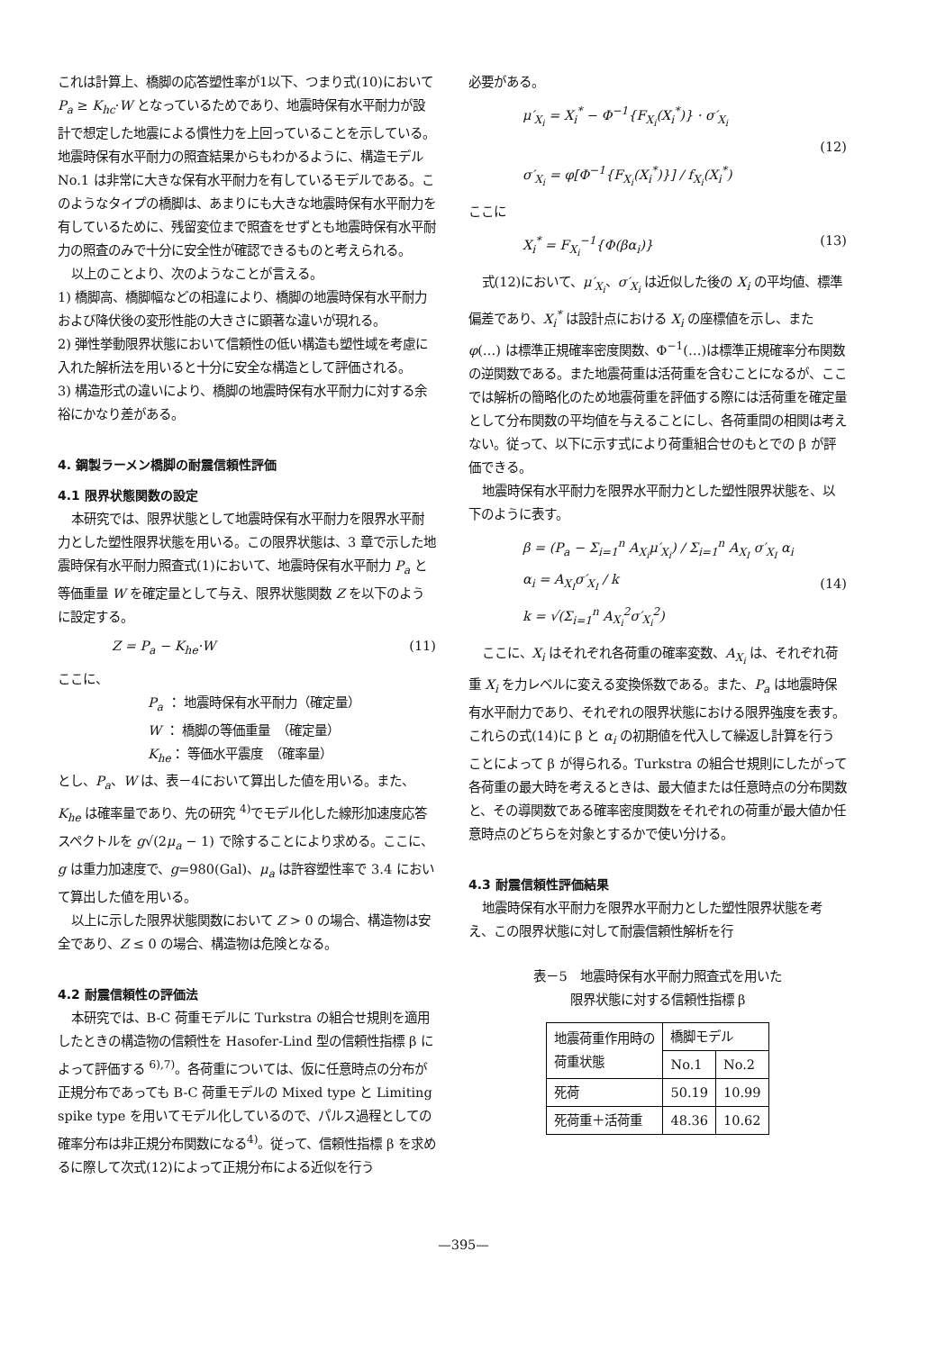これは計算上、橋脚の応答塑性率が1以下、つまり式(10)において P<sub>a</sub> ≥ K<sub>hc</sub>·W となっているためであり、地震時保有水平耐力が設計で想定した地震による慣性力を上回っていることを示している。地震時保有水平耐力の照査結果からもわかるように、構造モデル No.1 は非常に大きな保有水平耐力を有しているモデルである。このようなタイプの橋脚は、あまりにも大きな地震時保有水平耐力を有しているために、残留変位まで照査をせずとも地震時保有水平耐力の照査のみで十分に安全性が確認できるものと考えられる。
以上のことより、次のようなことが言える。
1) 橋脚高、橋脚幅などの相違により、橋脚の地震時保有水平耐力および降伏後の変形性能の大きさに顕著な違いが現れる。
2) 弾性挙動限界状態において信頼性の低い構造も塑性域を考慮に入れた解析法を用いると十分に安全な構造として評価される。
3) 構造形式の違いにより、橋脚の地震時保有水平耐力に対する余裕にかなり差がある。
4. 鋼製ラーメン橋脚の耐震信頼性評価
4.1 限界状態関数の設定
本研究では、限界状態として地震時保有水平耐力を限界水平耐力とした塑性限界状態を用いる。この限界状態は、3 章で示した地震時保有水平耐力照査式(1)において、地震時保有水平耐力 P<sub>a</sub> と等価重量 W を確定量として与え、限界状態関数 Z を以下のように設定する。
Z = P<sub>a</sub> − K<sub>he</sub>·W (11)
ここに、
P<sub>a</sub> ： 地震時保有水平耐力（確定量）
W ： 橋脚の等価重量　（確定量）
K<sub>he</sub>： 等価水平震度　（確率量）
とし、P<sub>a</sub>、W は、表－4において算出した値を用いる。また、K<sub>he</sub> は確率量であり、先の研究 <sup>4)</sup>でモデル化した線形加速度応答スペクトルを g√(2μ<sub>a</sub> − 1) で除することにより求める。ここに、g は重力加速度で、g=980(Gal)、μ<sub>a</sub> は許容塑性率で 3.4 において算出した値を用いる。
以上に示した限界状態関数において Z > 0 の場合、構造物は安全であり、Z ≤ 0 の場合、構造物は危険となる。
4.2 耐震信頼性の評価法
本研究では、B-C 荷重モデルに Turkstra の組合せ規則を適用したときの構造物の信頼性を Hasofer-Lind 型の信頼性指標 β によって評価する <sup>6),7)</sup>。各荷重については、仮に任意時点の分布が正規分布であっても B-C 荷重モデルの Mixed type と Limiting spike type を用いてモデル化しているので、パルス過程としての確率分布は非正規分布関数になる<sup>4)</sup>。従って、信頼性指標 β を求めるに際して次式(12)によって正規分布による近似を行う
必要がある。
μ′<sub>X<sub>i</sub></sub> = X<sub>i</sub><sup>*</sup> − Φ<sup>−1</sup>{F<sub>X<sub>i</sub></sub>(X<sub>i</sub><sup>*</sup>)} · σ′<sub>X<sub>i</sub></sub>
σ′<sub>X<sub>i</sub></sub> = φ[Φ<sup>−1</sup>{F<sub>X<sub>i</sub></sub>(X<sub>i</sub><sup>*</sup>)}] / f<sub>X<sub>i</sub></sub>(X<sub>i</sub><sup>*</sup>) (12)
ここに
X<sub>i</sub><sup>*</sup> = F<sub>X<sub>i</sub></sub><sup>−1</sup>{Φ(βα<sub>i</sub>)} (13)
式(12)において、μ′<sub>X<sub>i</sub></sub>、σ′<sub>X<sub>i</sub></sub> は近似した後の X<sub>i</sub> の平均値、標準偏差であり、X<sub>i</sub><sup>*</sup> は設計点における X<sub>i</sub> の座標値を示し、また φ(…) は標準正規確率密度関数、Φ<sup>−1</sup>(…)は標準正規確率分布関数の逆関数である。また地震荷重は活荷重を含むことになるが、ここでは解析の簡略化のため地震荷重を評価する際には活荷重を確定量として分布関数の平均値を与えることにし、各荷重間の相関は考えない。従って、以下に示す式により荷重組合せのもとでの β が評価できる。
地震時保有水平耐力を限界水平耐力とした塑性限界状態を、以下のように表す。
β = (P<sub>a</sub> − Σ<sub>i=1</sub><sup>n</sup> A<sub>X<sub>i</sub></sub>μ′<sub>X<sub>i</sub></sub>) / Σ<sub>i=1</sub><sup>n</sup> A<sub>X<sub>I</sub></sub> σ′<sub>X<sub>I</sub></sub> α<sub>i</sub>
α<sub>i</sub> = A<sub>X<sub>I</sub></sub>σ′<sub>X<sub>I</sub></sub> / k
k = √(Σ<sub>i=1</sub><sup>n</sup> A<sub>X<sub>i</sub></sub><sup>2</sup>σ′<sub>X<sub>i</sub></sub><sup>2</sup>) (14)
ここに、X<sub>i</sub> はそれぞれ各荷重の確率変数、A<sub>X<sub>i</sub></sub> は、それぞれ荷重 X<sub>i</sub> を力レベルに変える変換係数である。また、P<sub>a</sub> は地震時保有水平耐力であり、それぞれの限界状態における限界強度を表す。これらの式(14)に β と α<sub>i</sub> の初期値を代入して繰返し計算を行うことによって β が得られる。Turkstra の組合せ規則にしたがって各荷重の最大時を考えるときは、最大値または任意時点の分布関数と、その導関数である確率密度関数をそれぞれの荷重が最大値か任意時点のどちらを対象とするかで使い分ける。
4.3 耐震信頼性評価結果
地震時保有水平耐力を限界水平耐力とした塑性限界状態を考え、この限界状態に対して耐震信頼性解析を行
表－5　地震時保有水平耐力照査式を用いた
限界状態に対する信頼性指標 β
| 地震荷重作用時の 荷重状態 | 橋脚モデル | |
| | No.1 | No.2 |
| 死荷 | 50.19 | 10.99 |
| 死荷重＋活荷重 | 48.36 | 10.62 |
—395—